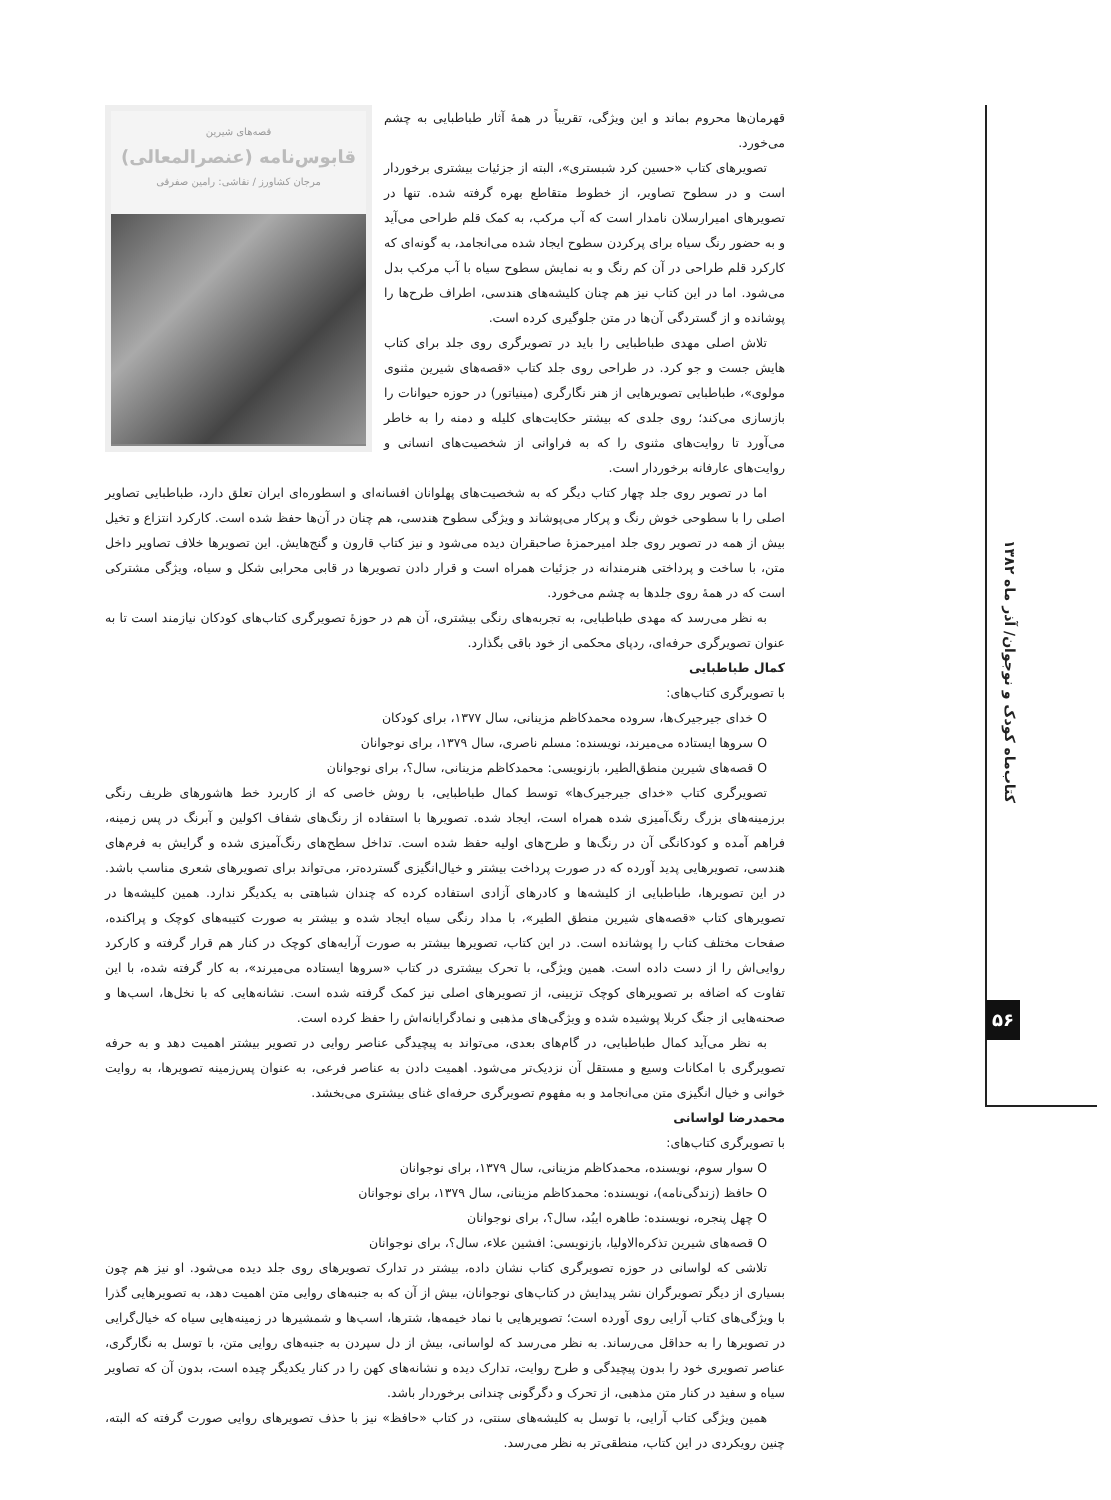قصه‌های شیرین
قابوس‌نامه (عنصرالمعالی)
مرجان کشاورز / نقاشی: رامین صفرقی
قهرمان‌ها محروم بماند و این ویژگی، تقریباً در همهٔ آثار طباطبایی به چشم می‌خورد.
تصویرهای کتاب «حسین کرد شبستری»، البته از جزئیات بیشتری برخوردار است و در سطوح تصاویر، از خطوط متقاطع بهره گرفته شده. تنها در تصویرهای امیرارسلان نامدار است که آب مرکب، به کمک قلم طراحی می‌آید و به حضور رنگ سیاه برای پرکردن سطوح ایجاد شده می‌انجامد، به گونه‌ای که کارکرد قلم طراحی در آن کم رنگ و به نمایش سطوح سیاه با آب مرکب بدل می‌شود. اما در این کتاب نیز هم چنان کلیشه‌های هندسی، اطراف طرح‌ها را پوشانده و از گستردگی آن‌ها در متن جلوگیری کرده است.
تلاش اصلی مهدی طباطبایی را باید در تصویرگری روی جلد برای کتاب هایش جست و جو کرد. در طراحی روی جلد کتاب «قصه‌های شیرین مثنوی مولوی»، طباطبایی تصویرهایی از هنر نگارگری (مینیاتور) در حوزه حیوانات را بازسازی می‌کند؛ روی جلدی که بیشتر حکایت‌های کلیله و دمنه را به خاطر می‌آورد تا روایت‌های مثنوی را که به فراوانی از شخصیت‌های انسانی و روایت‌های عارفانه برخوردار است.
اما در تصویر روی جلد چهار کتاب دیگر که به شخصیت‌های پهلوانان افسانه‌ای و اسطوره‌ای ایران تعلق دارد، طباطبایی تصاویر اصلی را با سطوحی خوش رنگ و پرکار می‌پوشاند و ویژگی سطوح هندسی، هم چنان در آن‌ها حفظ شده است. کارکرد انتزاع و تخیل بیش از همه در تصویر روی جلد امیرحمزهٔ صاحبقران دیده می‌شود و نیز کتاب قارون و گنج‌هایش. این تصویرها خلاف تصاویر داخل متن، با ساخت و پرداختی هنرمندانه در جزئیات همراه است و قرار دادن تصویرها در قابی محرابی شکل و سیاه، ویژگی مشترکی است که در همهٔ روی جلدها به چشم می‌خورد.
به نظر می‌رسد که مهدی طباطبایی، به تجربه‌های رنگی بیشتری، آن هم در حوزهٔ تصویرگری کتاب‌های کودکان نیازمند است تا به عنوان تصویرگری حرفه‌ای، ردپای محکمی از خود باقی بگذارد.
کمال طباطبایی
با تصویرگری کتاب‌های:
O خدای جیرجیرک‌ها، سروده محمدکاظم مزینانی، سال ۱۳۷۷، برای کودکان
O سروها ایستاده می‌میرند، نویسنده: مسلم ناصری، سال ۱۳۷۹، برای نوجوانان
O قصه‌های شیرین منطق‌الطیر، بازنویسی: محمدکاظم مزینانی، سال؟، برای نوجوانان
تصویرگری کتاب «خدای جیرجیرک‌ها» توسط کمال طباطبایی، با روش خاصی که از کاربرد خط هاشورهای ظریف رنگی برزمینه‌های بزرگ رنگ‌آمیزی شده همراه است، ایجاد شده. تصویرها با استفاده از رنگ‌های شفاف اکولین و آبرنگ در پس زمینه، فراهم آمده و کودکانگی آن در رنگ‌ها و طرح‌های اولیه حفظ شده است. تداخل سطح‌های رنگ‌آمیزی شده و گرایش به فرم‌های هندسی، تصویرهایی پدید آورده که در صورت پرداخت بیشتر و خیال‌انگیزی گسترده‌تر، می‌تواند برای تصویرهای شعری مناسب باشد. در این تصویرها، طباطبایی از کلیشه‌ها و کادرهای آزادی استفاده کرده که چندان شباهتی به یکدیگر ندارد. همین کلیشه‌ها در تصویرهای کتاب «قصه‌های شیرین منطق الطیر»، با مداد رنگی سیاه ایجاد شده و بیشتر به صورت کتیبه‌های کوچک و پراکنده، صفحات مختلف کتاب را پوشانده است. در این کتاب، تصویرها بیشتر به صورت آرایه‌های کوچک در کنار هم قرار گرفته و کارکرد روایی‌اش را از دست داده است. همین ویژگی، با تحرک بیشتری در کتاب «سروها ایستاده می‌میرند»، به کار گرفته شده، با این تفاوت که اضافه بر تصویرهای کوچک تزیینی، از تصویرهای اصلی نیز کمک گرفته شده است. نشانه‌هایی که با نخل‌ها، اسب‌ها و صحنه‌هایی از جنگ کربلا پوشیده شده و ویژگی‌های مذهبی و نمادگرایانه‌اش را حفظ کرده است.
به نظر می‌آید کمال طباطبایی، در گام‌های بعدی، می‌تواند به پیچیدگی عناصر روایی در تصویر بیشتر اهمیت دهد و به حرفه تصویرگری با امکانات وسیع و مستقل آن نزدیک‌تر می‌شود. اهمیت دادن به عناصر فرعی، به عنوان پس‌زمینه تصویرها، به روایت خوانی و خیال انگیزی متن می‌انجامد و به مفهوم تصویرگری حرفه‌ای غنای بیشتری می‌بخشد.
محمدرضا لواسانی
با تصویرگری کتاب‌های:
O سوار سوم، نویسنده، محمدکاظم مزینانی، سال ۱۳۷۹، برای نوجوانان
O حافظ (زندگی‌نامه)، نویسنده: محمدکاظم مزینانی، سال ۱۳۷۹، برای نوجوانان
O چهل پنجره، نویسنده: طاهره ایبُد، سال؟، برای نوجوانان
O قصه‌های شیرین تذکره‌الاولیا، بازنویسی: افشین علاء، سال؟، برای نوجوانان
تلاشی که لواسانی در حوزه تصویرگری کتاب نشان داده، بیشتر در تدارک تصویرهای روی جلد دیده می‌شود. او نیز هم چون بسیاری از دیگر تصویرگران نشر پیدایش در کتاب‌های نوجوانان، بیش از آن که به جنبه‌های روایی متن اهمیت دهد، به تصویرهایی گذرا با ویژگی‌های کتاب آرایی روی آورده است؛ تصویرهایی با نماد خیمه‌ها، شترها، اسب‌ها و شمشیرها در زمینه‌هایی سیاه که خیال‌گرایی در تصویرها را به حداقل می‌رساند. به نظر می‌رسد که لواسانی، بیش از دل سپردن به جنبه‌های روایی متن، با توسل به نگارگری، عناصر تصویری خود را بدون پیچیدگی و طرح روایت، تدارک دیده و نشانه‌های کهن را در کنار یکدیگر چیده است، بدون آن که تصاویر سیاه و سفید در کنار متن مذهبی، از تحرک و دگرگونی چندانی برخوردار باشد.
همین ویژگی کتاب آرایی، با توسل به کلیشه‌های سنتی، در کتاب «حافظ» نیز با حذف تصویرهای روایی صورت گرفته که البته، چنین رویکردی در این کتاب، منطقی‌تر به نظر می‌رسد.
کتاب‌ماه کودک و نوجوان/ آذر ماه ۱۳۸۲
۵۶